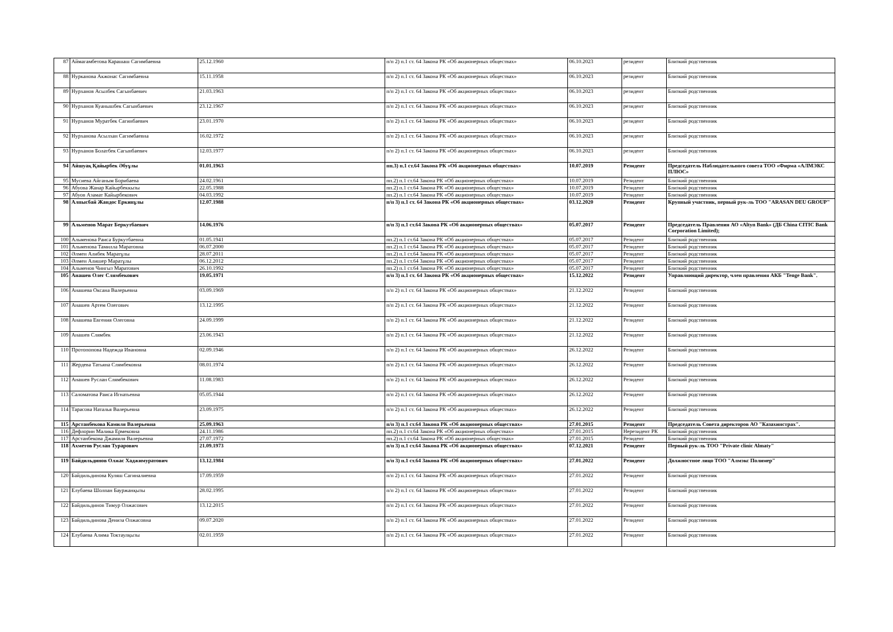| 87 | Аймагамбетова Карашаш Сагимбаевна | 25.12.1960 | п/п 2) п.1 ст. 64 Закона РК «Об акционерных обществах» | 06.10.2023 | резидент | Близкий родственник |
| 88 | Нурканова Акжонас Сагимбаевна | 15.11.1958 | п/п 2) п.1 ст. 64 Закона РК «Об акционерных обществах» | 06.10.2023 | резидент | Близкий родственник |
| 89 | Нурханов Асылбек Сагынбаевич | 21.03.1963 | п/п 2) п.1 ст. 64 Закона РК «Об акционерных обществах» | 06.10.2023 | резидент | Близкий родственник |
| 90 | Нурханов Куанышбек Сагынбаевич | 23.12.1967 | п/п 2) п.1 ст. 64 Закона РК «Об акционерных обществах» | 06.10.2023 | резидент | Близкий родственник |
| 91 | Нурханов Муратбек Сагинбаевич | 23.01.1970 | п/п 2) п.1 ст. 64 Закона РК «Об акционерных обществах» | 06.10.2023 | резидент | Близкий родственник |
| 92 | Нурханова Асылхан Сагимбаевна | 16.02.1972 | п/п 2) п.1 ст. 64 Закона РК «Об акционерных обществах» | 06.10.2023 | резидент | Близкий родственник |
| 93 | Нурханов Болатбек Сагынбаевич | 12.03.1977 | п/п 2) п.1 ст. 64 Закона РК «Об акционерных обществах» | 06.10.2023 | резидент | Близкий родственник |
| 94 | Айшуақ Қайырбек Әбуұлы | 01.01.1963 | пп.3) п.1 ст.64 Закона РК «Об акционерных обществах» | 10.07.2019 | Резидент | Председатель Наблюдательного совета ТОО «Фирма «АЛМЭКС ПЛЮС» |
| 95 | Мусиева Айганым Борибаева | 24.02.1961 | пп.2) п.1 ст.64 Закона РК «Об акционерных обществах» | 10.07.2019 | Резидент | Близкий родственник |
| 96 | Абуова Жанар Кайырбеккызы | 22.05.1988 | пп.2) п.1 ст.64 Закона РК «Об акционерных обществах» | 10.07.2019 | Резидент | Близкий родственник |
| 97 | Абуов Азамат Кайырбекович | 04.03.1992 | пп.2) п.1 ст.64 Закона РК «Об акционерных обществах» | 10.07.2019 | Резидент | Близкий родственник |
| 98 | Алпысбай Жандос Еркинұлы | 12.07.1988 | п/п 3) п.1 ст. 64 Закона РК «Об акционерных обществах» | 03.12.2020 | Резидент | Крупный участник, первый рук-ль ТОО "ARASAN DEU GROUP" |
| 99 | Альменов Марат Беркутбаевич | 14.06.1976 | п/п 3) п.1 ст.64 Закона РК «Об акционерных обществах» | 05.07.2017 | Резидент | Председатель Правления АО «Altyn Bank» (ДБ China CITIC Bank Corporation Limited); |
| 100 | Альменова Раиса Буркутбаевна | 01.05.1941 | пп.2) п.1 ст.64 Закона РК «Об акционерных обществах» | 05.07.2017 | Резидент | Близкий родственник |
| 101 | Альменова Тамилла Маратовна | 06.07.2000 | пп.2) п.1 ст.64 Закона РК «Об акционерных обществах» | 05.07.2017 | Резидент | Близкий родственник |
| 102 | Әлмен Алибек Маратұлы | 28.07.2011 | пп.2) п.1 ст.64 Закона РК «Об акционерных обществах» | 05.07.2017 | Резидент | Близкий родственник |
| 103 | Әлмен Алишер Маратұлы | 06.12.2012 | пп.2) п.1 ст.64 Закона РК «Об акционерных обществах» | 05.07.2017 | Резидент | Близкий родственник |
| 104 | Альменов Чингыз Маратович | 26.10.1992 | пп.2) п.1 ст.64 Закона РК «Об акционерных обществах» | 05.07.2017 | Резидент | Близкий родственник |
| 105 | Анашев Олег Слямбекович | 19.05.1971 | п/п 3) п.1 ст. 64 Закона РК «Об акционерных обществах» | 15.12.2022 | Резидент | Управляющий директор, член правления АКБ "Tenge Bank". |
| 106 | Анашева Оксана Валерьевна | 03.09.1969 | п/п 2) п.1 ст. 64 Закона РК «Об акционерных обществах» | 21.12.2022 | Резидент | Близкий родственник |
| 107 | Анашев Артем Олегович | 13.12.1995 | п/п 2) п.1 ст. 64 Закона РК «Об акционерных обществах» | 21.12.2022 | Резидент | Близкий родственник |
| 108 | Анашева Евгения Олеговна | 24.09.1999 | п/п 2) п.1 ст. 64 Закона РК «Об акционерных обществах» | 21.12.2022 | Резидент | Близкий родственник |
| 109 | Анашев Слямбек | 23.06.1943 | п/п 2) п.1 ст. 64 Закона РК «Об акционерных обществах» | 21.12.2022 | Резидент | Близкий родственник |
| 110 | Протопопова Надежда Ивановна | 02.09.1946 | п/п 2) п.1 ст. 64 Закона РК «Об акционерных обществах» | 26.12.2022 | Резидент | Близкий родственник |
| 111 | Жердева Татьяна Слямбековна | 08.01.1974 | п/п 2) п.1 ст. 64 Закона РК «Об акционерных обществах» | 26.12.2022 | Резидент | Близкий родственник |
| 112 | Анашев Руслан Слямбекович | 11.08.1983 | п/п 2) п.1 ст. 64 Закона РК «Об акционерных обществах» | 26.12.2022 | Резидент | Близкий родственник |
| 113 | Саломатова Раиса Игнатьевна | 05.05.1944 | п/п 2) п.1 ст. 64 Закона РК «Об акционерных обществах» | 26.12.2022 | Резидент | Близкий родственник |
| 114 | Тарасова Наталья Валерьевна | 23.09.1975 | п/п 2) п.1 ст. 64 Закона РК «Об акционерных обществах» | 26.12.2022 | Резидент | Близкий родственник |
| 115 | Арстанбекова Камиля Валерьевна | 25.09.1963 | п/п 3) п.1 ст.64 Закона РК «Об акционерных обществах» | 27.01.2015 | Резидент | Председатель Совета директоров АО "Казахинстрах". |
| 116 | Дефлорин Малика Ермековна | 24.11.1986 | пп.2) п.1 ст.64 Закона РК «Об акционерных обществах» | 27.01.2015 | Нерезидент РК | Близкий родственник |
| 117 | Арстанбекова Джамиля Валерьевна | 27.07.1972 | пп.2) п.1 ст.64 Закона РК «Об акционерных обществах» | 27.01.2015 | Резидент | Близкий родственник |
| 118 | Ахметов Руслан Тураpович | 21.09.1973 | п/п 3) п.1 ст.64 Закона РК «Об акционерных обществах» | 07.12.2021 | Резидент | Первый рук-ль ТОО "Private clinic Almaty" |
| 119 | Байдильдинов Олжас Хаджимуратович | 13.12.1984 | п/п 3) п.1 ст.64 Закона РК «Об акционерных обществах» | 27.01.2022 | Резидент | Должностное лицо ТОО "Алмэкс Полимер" |
| 120 | Байдильдинова Куляш Сагиналиевна | 17.09.1959 | п/п 2) п.1 ст. 64 Закона РК «Об акционерных обществах» | 27.01.2022 | Резидент | Близкий родственник |
| 121 | Елубаева Шолпан Бауржанқызы | 28.02.1995 | п/п 2) п.1 ст. 64 Закона РК «Об акционерных обществах» | 27.01.2022 | Резидент | Близкий родственник |
| 122 | Байдильдинов Тимур Олжасович | 13.12.2015 | п/п 2) п.1 ст. 64 Закона РК «Об акционерных обществах» | 27.01.2022 | Резидент | Близкий родственник |
| 123 | Байдильдинова Дениза Олжасовна | 09.07.2020 | п/п 2) п.1 ст. 64 Закона РК «Об акционерных обществах» | 27.01.2022 | Резидент | Близкий родственник |
| 124 | Елубаева Алима Токтаулқызы | 02.01.1959 | п/п 2) п.1 ст. 64 Закона РК «Об акционерных обществах» | 27.01.2022 | Резидент | Близкий родственник |